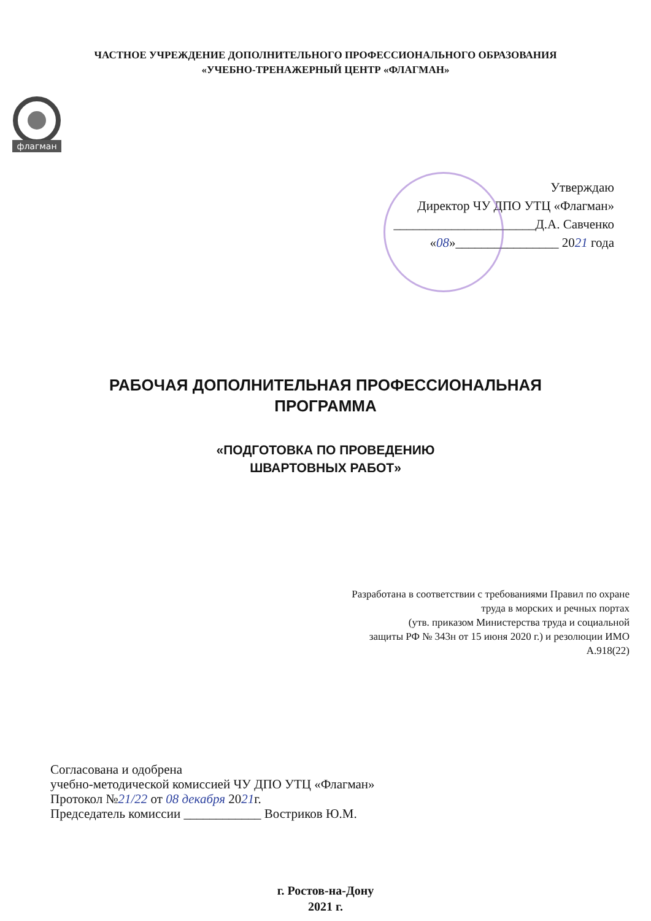ЧАСТНОЕ УЧРЕЖДЕНИЕ ДОПОЛНИТЕЛЬНОГО ПРОФЕССИОНАЛЬНОГО ОБРАЗОВАНИЯ
«УЧЕБНО-ТРЕНАЖЕРНЫЙ ЦЕНТР «ФЛАГМАН»
флагман
Утверждаю
Директор ЧУ ДПО УТЦ «Флагман»
______________________Д.А. Савченко
«08»________________ 2021 года
РАБОЧАЯ ДОПОЛНИТЕЛЬНАЯ ПРОФЕССИОНАЛЬНАЯ
ПРОГРАММА
«ПОДГОТОВКА ПО ПРОВЕДЕНИЮ
ШВАРТОВНЫХ РАБОТ»
Разработана в соответствии с требованиями Правил по охране
труда в морских и речных портах
(утв. приказом Министерства труда и социальной
защиты РФ № 343н от 15 июня 2020 г.) и резолюции ИМО
А.918(22)
Согласована и одобрена
учебно-методической комиссией ЧУ ДПО УТЦ «Флагман»
Протокол №21/22 от 08 декабря 2021г.
Председатель комиссии ____________ Востриков Ю.М.
г. Ростов-на-Дону
2021 г.